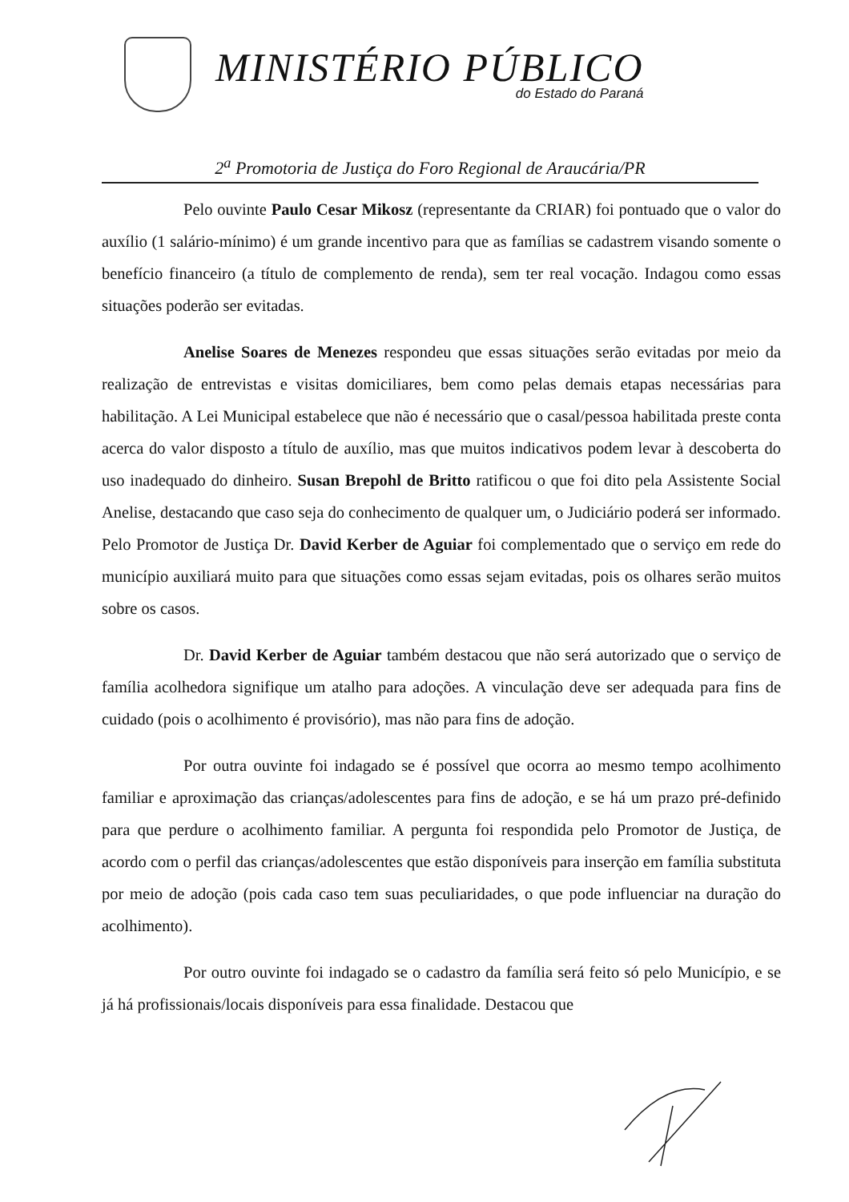MINISTÉRIO PÚBLICO
do Estado do Paraná
2<sup>a</sup> Promotoria de Justiça do Foro Regional de Araucária/PR
Pelo ouvinte Paulo Cesar Mikosz (representante da CRIAR) foi pontuado que o valor do auxílio (1 salário-mínimo) é um grande incentivo para que as famílias se cadastrem visando somente o benefício financeiro (a título de complemento de renda), sem ter real vocação. Indagou como essas situações poderão ser evitadas.
Anelise Soares de Menezes respondeu que essas situações serão evitadas por meio da realização de entrevistas e visitas domiciliares, bem como pelas demais etapas necessárias para habilitação. A Lei Municipal estabelece que não é necessário que o casal/pessoa habilitada preste conta acerca do valor disposto a título de auxílio, mas que muitos indicativos podem levar à descoberta do uso inadequado do dinheiro. Susan Brepohl de Britto ratificou o que foi dito pela Assistente Social Anelise, destacando que caso seja do conhecimento de qualquer um, o Judiciário poderá ser informado. Pelo Promotor de Justiça Dr. David Kerber de Aguiar foi complementado que o serviço em rede do município auxiliará muito para que situações como essas sejam evitadas, pois os olhares serão muitos sobre os casos.
Dr. David Kerber de Aguiar também destacou que não será autorizado que o serviço de família acolhedora signifique um atalho para adoções. A vinculação deve ser adequada para fins de cuidado (pois o acolhimento é provisório), mas não para fins de adoção.
Por outra ouvinte foi indagado se é possível que ocorra ao mesmo tempo acolhimento familiar e aproximação das crianças/adolescentes para fins de adoção, e se há um prazo pré-definido para que perdure o acolhimento familiar. A pergunta foi respondida pelo Promotor de Justiça, de acordo com o perfil das crianças/adolescentes que estão disponíveis para inserção em família substituta por meio de adoção (pois cada caso tem suas peculiaridades, o que pode influenciar na duração do acolhimento).
Por outro ouvinte foi indagado se o cadastro da família será feito só pelo Município, e se já há profissionais/locais disponíveis para essa finalidade. Destacou que